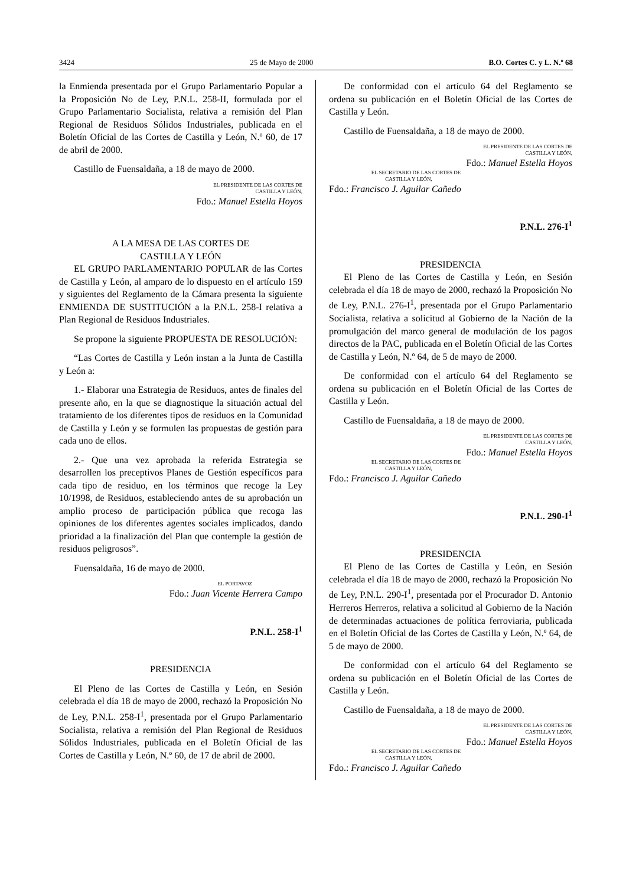3424 25 de Mayo de 2000 B.O. Cortes C. y L. N.º 68
la Enmienda presentada por el Grupo Parlamentario Popular a la Proposición No de Ley, P.N.L. 258-II, formulada por el Grupo Parlamentario Socialista, relativa a remisión del Plan Regional de Residuos Sólidos Industriales, publicada en el Boletín Oficial de las Cortes de Castilla y León, N.º 60, de 17 de abril de 2000.
Castillo de Fuensaldaña, a 18 de mayo de 2000.
EL PRESIDENTE DE LAS CORTES DE
CASTILLA Y LEÓN,
Fdo.: Manuel Estella Hoyos
A LA MESA DE LAS CORTES DE
CASTILLA Y LEÓN
EL GRUPO PARLAMENTARIO POPULAR de las Cortes de Castilla y León, al amparo de lo dispuesto en el artículo 159 y siguientes del Reglamento de la Cámara presenta la siguiente ENMIENDA DE SUSTITUCIÓN a la P.N.L. 258-I relativa a Plan Regional de Residuos Industriales.
Se propone la siguiente PROPUESTA DE RESOLUCIÓN:
“Las Cortes de Castilla y León instan a la Junta de Castilla y León a:
1.- Elaborar una Estrategia de Residuos, antes de finales del presente año, en la que se diagnostique la situación actual del tratamiento de los diferentes tipos de residuos en la Comunidad de Castilla y León y se formulen las propuestas de gestión para cada uno de ellos.
2.- Que una vez aprobada la referida Estrategia se desarrollen los preceptivos Planes de Gestión específicos para cada tipo de residuo, en los términos que recoge la Ley 10/1998, de Residuos, estableciendo antes de su aprobación un amplio proceso de participación pública que recoga las opiniones de los diferentes agentes sociales implicados, dando prioridad a la finalización del Plan que contemple la gestión de residuos peligrosos”.
Fuensaldaña, 16 de mayo de 2000.
EL PORTAVOZ
Fdo.: Juan Vicente Herrera Campo
P.N.L. 258-I<sup>1</sup>
PRESIDENCIA
El Pleno de las Cortes de Castilla y León, en Sesión celebrada el día 18 de mayo de 2000, rechazó la Proposición No de Ley, P.N.L. 258-I<sup>1</sup>, presentada por el Grupo Parlamentario Socialista, relativa a remisión del Plan Regional de Residuos Sólidos Industriales, publicada en el Boletín Oficial de las Cortes de Castilla y León, N.º 60, de 17 de abril de 2000.
De conformidad con el artículo 64 del Reglamento se ordena su publicación en el Boletín Oficial de las Cortes de Castilla y León.
Castillo de Fuensaldaña, a 18 de mayo de 2000.
EL PRESIDENTE DE LAS CORTES DE
CASTILLA Y LEÓN,
Fdo.: Manuel Estella Hoyos
EL SECRETARIO DE LAS CORTES DE
CASTILLA Y LEÓN,
Fdo.: Francisco J. Aguilar Cañedo
P.N.L. 276-I<sup>1</sup>
PRESIDENCIA
El Pleno de las Cortes de Castilla y León, en Sesión celebrada el día 18 de mayo de 2000, rechazó la Proposición No de Ley, P.N.L. 276-I<sup>1</sup>, presentada por el Grupo Parlamentario Socialista, relativa a solicitud al Gobierno de la Nación de la promulgación del marco general de modulación de los pagos directos de la PAC, publicada en el Boletín Oficial de las Cortes de Castilla y León, N.º 64, de 5 de mayo de 2000.
De conformidad con el artículo 64 del Reglamento se ordena su publicación en el Boletín Oficial de las Cortes de Castilla y León.
Castillo de Fuensaldaña, a 18 de mayo de 2000.
EL PRESIDENTE DE LAS CORTES DE
CASTILLA Y LEÓN,
Fdo.: Manuel Estella Hoyos
EL SECRETARIO DE LAS CORTES DE
CASTILLA Y LEÓN,
Fdo.: Francisco J. Aguilar Cañedo
P.N.L. 290-I<sup>1</sup>
PRESIDENCIA
El Pleno de las Cortes de Castilla y León, en Sesión celebrada el día 18 de mayo de 2000, rechazó la Proposición No de Ley, P.N.L. 290-I<sup>1</sup>, presentada por el Procurador D. Antonio Herreros Herreros, relativa a solicitud al Gobierno de la Nación de determinadas actuaciones de política ferroviaria, publicada en el Boletín Oficial de las Cortes de Castilla y León, N.º 64, de 5 de mayo de 2000.
De conformidad con el artículo 64 del Reglamento se ordena su publicación en el Boletín Oficial de las Cortes de Castilla y León.
Castillo de Fuensaldaña, a 18 de mayo de 2000.
EL PRESIDENTE DE LAS CORTES DE
CASTILLA Y LEÓN,
Fdo.: Manuel Estella Hoyos
EL SECRETARIO DE LAS CORTES DE
CASTILLA Y LEÓN,
Fdo.: Francisco J. Aguilar Cañedo